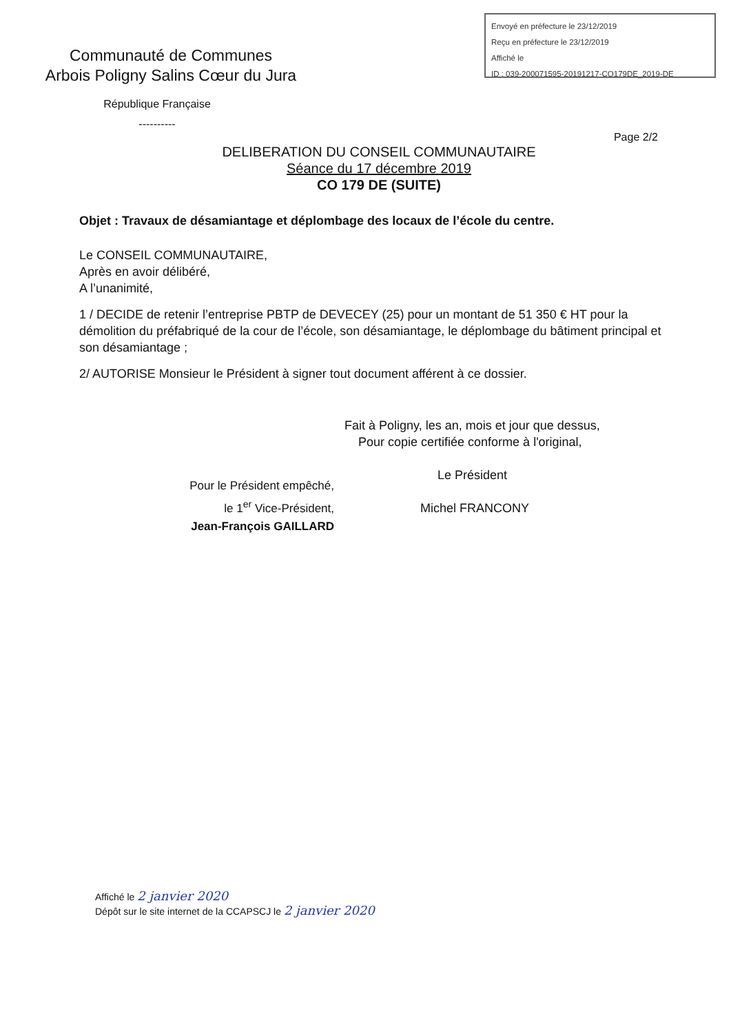Envoyé en préfecture le 23/12/2019
Reçu en préfecture le 23/12/2019
Affiché le
ID : 039-200071595-20191217-CO179DE_2019-DE
Communauté de Communes
Arbois Poligny Salins Cœur du Jura
République Française
----------
Page 2/2
DELIBERATION DU CONSEIL COMMUNAUTAIRE
Séance du 17 décembre 2019
CO 179 DE (SUITE)
Objet : Travaux de désamiantage et déplombage des locaux de l’école du centre.
Le CONSEIL COMMUNAUTAIRE,
Après en avoir délibéré,
A l’unanimité,
1 / DECIDE de retenir l’entreprise PBTP de DEVECEY (25) pour un montant de 51 350 € HT pour la démolition du préfabriqué de la cour de l’école, son désamiantage, le déplombage du bâtiment principal et son désamiantage ;
2/ AUTORISE Monsieur le Président à signer tout document afférent à ce dossier.
Fait à Poligny, les an, mois et jour que dessus,
Pour copie certifiée conforme à l'original,
Le Président
Michel FRANCONY
Pour le Président empêché,
le 1<sup>er</sup> Vice-Président,
Jean-François GAILLARD
Affiché le 2 janvier 2020
Dépôt sur le site internet de la CCAPSCJ le 2 janvier 2020